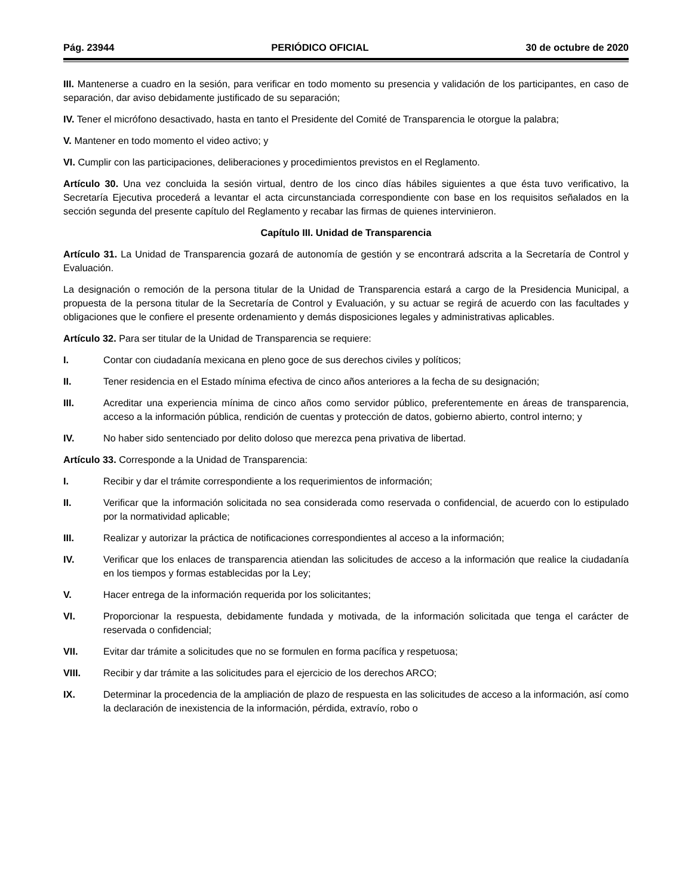Pág. 23944 PERIÓDICO OFICIAL 30 de octubre de 2020
III. Mantenerse a cuadro en la sesión, para verificar en todo momento su presencia y validación de los participantes, en caso de separación, dar aviso debidamente justificado de su separación;
IV. Tener el micrófono desactivado, hasta en tanto el Presidente del Comité de Transparencia le otorgue la palabra;
V. Mantener en todo momento el video activo; y
VI. Cumplir con las participaciones, deliberaciones y procedimientos previstos en el Reglamento.
Artículo 30. Una vez concluida la sesión virtual, dentro de los cinco días hábiles siguientes a que ésta tuvo verificativo, la Secretaría Ejecutiva procederá a levantar el acta circunstanciada correspondiente con base en los requisitos señalados en la sección segunda del presente capítulo del Reglamento y recabar las firmas de quienes intervinieron.
Capítulo III. Unidad de Transparencia
Artículo 31. La Unidad de Transparencia gozará de autonomía de gestión y se encontrará adscrita a la Secretaría de Control y Evaluación.
La designación o remoción de la persona titular de la Unidad de Transparencia estará a cargo de la Presidencia Municipal, a propuesta de la persona titular de la Secretaría de Control y Evaluación, y su actuar se regirá de acuerdo con las facultades y obligaciones que le confiere el presente ordenamiento y demás disposiciones legales y administrativas aplicables.
Artículo 32. Para ser titular de la Unidad de Transparencia se requiere:
I. Contar con ciudadanía mexicana en pleno goce de sus derechos civiles y políticos;
II. Tener residencia en el Estado mínima efectiva de cinco años anteriores a la fecha de su designación;
III. Acreditar una experiencia mínima de cinco años como servidor público, preferentemente en áreas de transparencia, acceso a la información pública, rendición de cuentas y protección de datos, gobierno abierto, control interno; y
IV. No haber sido sentenciado por delito doloso que merezca pena privativa de libertad.
Artículo 33. Corresponde a la Unidad de Transparencia:
I. Recibir y dar el trámite correspondiente a los requerimientos de información;
II. Verificar que la información solicitada no sea considerada como reservada o confidencial, de acuerdo con lo estipulado por la normatividad aplicable;
III. Realizar y autorizar la práctica de notificaciones correspondientes al acceso a la información;
IV. Verificar que los enlaces de transparencia atiendan las solicitudes de acceso a la información que realice la ciudadanía en los tiempos y formas establecidas por la Ley;
V. Hacer entrega de la información requerida por los solicitantes;
VI. Proporcionar la respuesta, debidamente fundada y motivada, de la información solicitada que tenga el carácter de reservada o confidencial;
VII. Evitar dar trámite a solicitudes que no se formulen en forma pacífica y respetuosa;
VIII. Recibir y dar trámite a las solicitudes para el ejercicio de los derechos ARCO;
IX. Determinar la procedencia de la ampliación de plazo de respuesta en las solicitudes de acceso a la información, así como la declaración de inexistencia de la información, pérdida, extravío, robo o